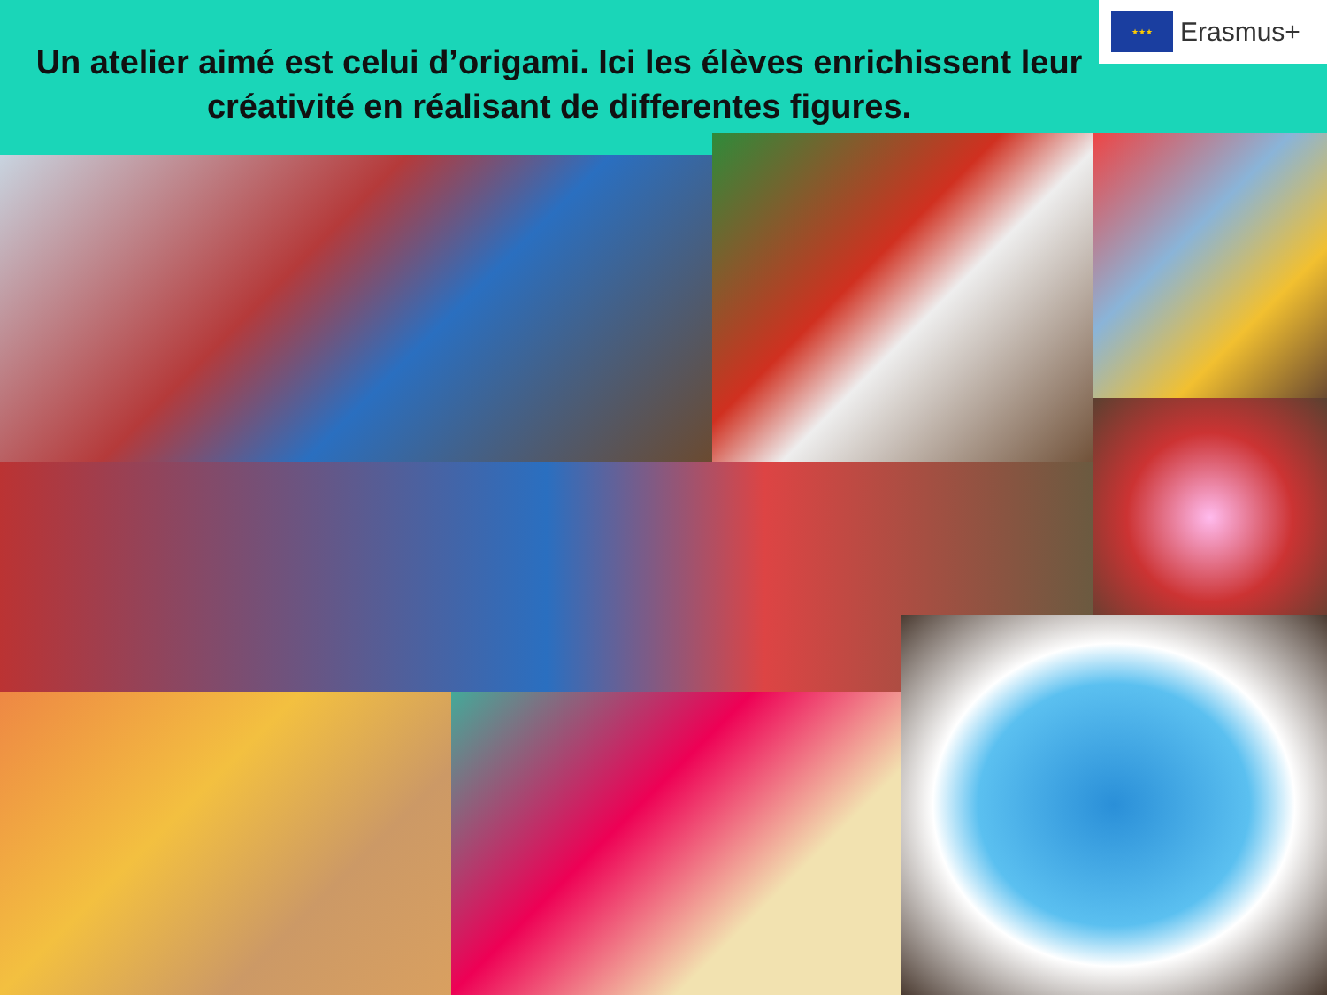Un atelier aimé est celui d’origami. Ici les élèves enrichissent leur créativité en réalisant de differentes figures.
★★★
Erasmus+